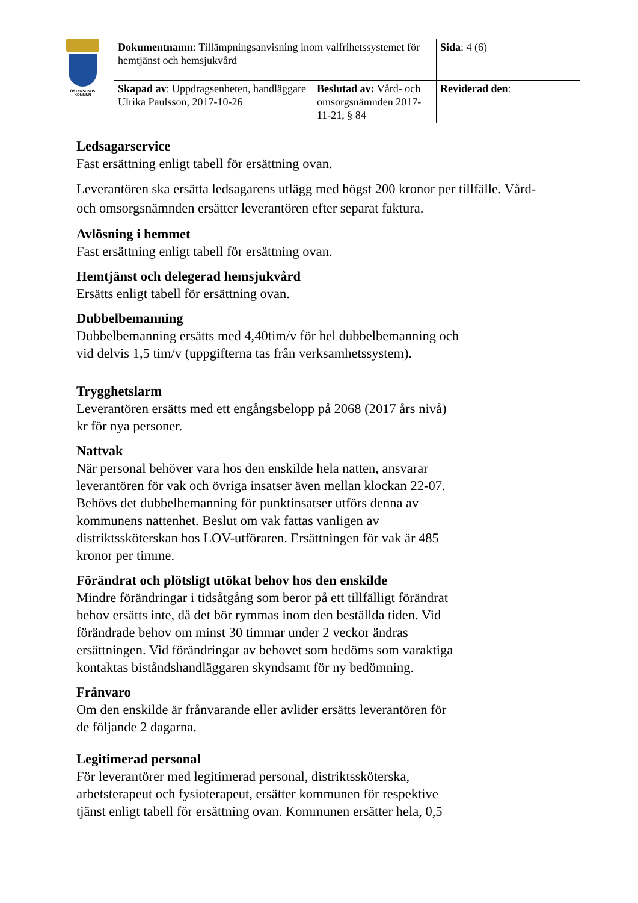ÖSTERSUNDS
KOMMUN
| Dokumentnamn : Tillämpningsanvisning inom valfrihetssystemet för hemtjänst och hemsjukvård | | Sida : 4 (6) |
| Skapad av : Uppdragsenheten, handläggare Ulrika Paulsson, 2017-10-26 | Beslutad av: Vård- och omsorgsnämnden 2017-11-21, § 84 | Reviderad den : |
Ledsagarservice
Fast ersättning enligt tabell för ersättning ovan.
Leverantören ska ersätta ledsagarens utlägg med högst 200 kronor per tillfälle. Vård- och omsorgsnämnden ersätter leverantören efter separat faktura.
Avlösning i hemmet
Fast ersättning enligt tabell för ersättning ovan.
Hemtjänst och delegerad hemsjukvård
Ersätts enligt tabell för ersättning ovan.
Dubbelbemanning
Dubbelbemanning ersätts med 4,40tim/v för hel dubbelbemanning och
vid delvis 1,5 tim/v (uppgifterna tas från verksamhetssystem).
Trygghetslarm
Leverantören ersätts med ett engångsbelopp på 2068 (2017 års nivå)
kr för nya personer.
Nattvak
När personal behöver vara hos den enskilde hela natten, ansvarar
leverantören för vak och övriga insatser även mellan klockan 22-07.
Behövs det dubbelbemanning för punktinsatser utförs denna av
kommunens nattenhet. Beslut om vak fattas vanligen av
distriktssköterskan hos LOV-utföraren. Ersättningen för vak är 485
kronor per timme.
Förändrat och plötsligt utökat behov hos den enskilde
Mindre förändringar i tidsåtgång som beror på ett tillfälligt förändrat
behov ersätts inte, då det bör rymmas inom den beställda tiden. Vid
förändrade behov om minst 30 timmar under 2 veckor ändras
ersättningen. Vid förändringar av behovet som bedöms som varaktiga
kontaktas biståndshandläggaren skyndsamt för ny bedömning.
Frånvaro
Om den enskilde är frånvarande eller avlider ersätts leverantören för
de följande 2 dagarna.
Legitimerad personal
För leverantörer med legitimerad personal, distriktssköterska,
arbetsterapeut och fysioterapeut, ersätter kommunen för respektive
tjänst enligt tabell för ersättning ovan. Kommunen ersätter hela, 0,5